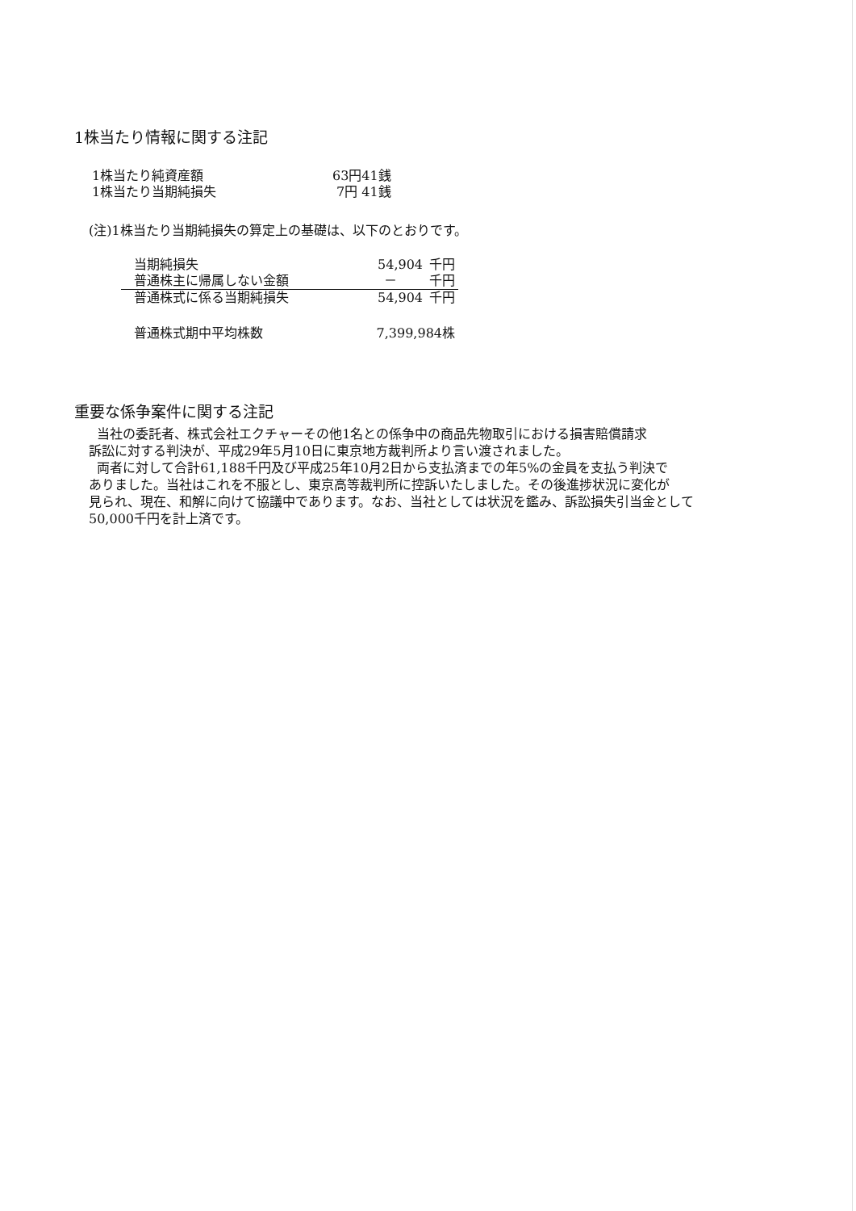1株当たり情報に関する注記
| 1株当たり純資産額 | 63円41銭 |
| 1株当たり当期純損失 | 7円 41銭 |
(注)1株当たり当期純損失の算定上の基礎は、以下のとおりです。
| 当期純損失 | 54,904 | 千円 |
| 普通株主に帰属しない金額 | － | 千円 |
| 普通株式に係る当期純損失 | 54,904 | 千円 |
| 普通株式期中平均株数 | 7,399,984株 | |
重要な係争案件に関する注記
当社の委託者、株式会社エクチャーその他1名との係争中の商品先物取引における損害賠償請求
訴訟に対する判決が、平成29年5月10日に東京地方裁判所より言い渡されました。
両者に対して合計61,188千円及び平成25年10月2日から支払済までの年5%の金員を支払う判決で
ありました。当社はこれを不服とし、東京高等裁判所に控訴いたしました。その後進捗状況に変化が
見られ、現在、和解に向けて協議中であります。なお、当社としては状況を鑑み、訴訟損失引当金として
50,000千円を計上済です。